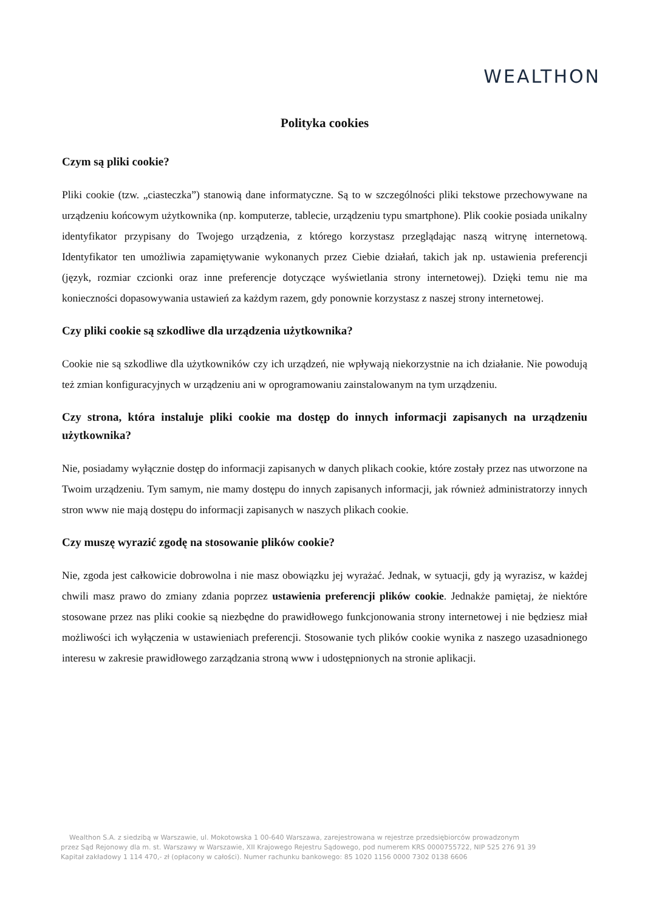WEALTHON
Polityka cookies
Czym są pliki cookie?
Pliki cookie (tzw. „ciasteczka”) stanowią dane informatyczne. Są to w szczególności pliki tekstowe przechowywane na urządzeniu końcowym użytkownika (np. komputerze, tablecie, urządzeniu typu smartphone). Plik cookie posiada unikalny identyfikator przypisany do Twojego urządzenia, z którego korzystasz przeglądając naszą witrynę internetową. Identyfikator ten umożliwia zapamiętywanie wykonanych przez Ciebie działań, takich jak np. ustawienia preferencji (język, rozmiar czcionki oraz inne preferencje dotyczące wyświetlania strony internetowej). Dzięki temu nie ma konieczności dopasowywania ustawień za każdym razem, gdy ponownie korzystasz z naszej strony internetowej.
Czy pliki cookie są szkodliwe dla urządzenia użytkownika?
Cookie nie są szkodliwe dla użytkowników czy ich urządzeń, nie wpływają niekorzystnie na ich działanie. Nie powodują też zmian konfiguracyjnych w urządzeniu ani w oprogramowaniu zainstalowanym na tym urządzeniu.
Czy strona, która instaluje pliki cookie ma dostęp do innych informacji zapisanych na urządzeniu użytkownika?
Nie, posiadamy wyłącznie dostęp do informacji zapisanych w danych plikach cookie, które zostały przez nas utworzone na Twoim urządzeniu. Tym samym, nie mamy dostępu do innych zapisanych informacji, jak również administratorzy innych stron www nie mają dostępu do informacji zapisanych w naszych plikach cookie.
Czy muszę wyrazić zgodę na stosowanie plików cookie?
Nie, zgoda jest całkowicie dobrowolna i nie masz obowiązku jej wyrażać. Jednak, w sytuacji, gdy ją wyrazisz, w każdej chwili masz prawo do zmiany zdania poprzez ustawienia preferencji plików cookie. Jednakże pamiętaj, że niektóre stosowane przez nas pliki cookie są niezbędne do prawidłowego funkcjonowania strony internetowej i nie będziesz miał możliwości ich wyłączenia w ustawieniach preferencji. Stosowanie tych plików cookie wynika z naszego uzasadnionego interesu w zakresie prawidłowego zarządzania stroną www i udostępnionych na stronie aplikacji.
Wealthon S.A. z siedzibą w Warszawie, ul. Mokotowska 1 00-640 Warszawa, zarejestrowana w rejestrze przedsiębiorców prowadzonym
przez Sąd Rejonowy dla m. st. Warszawy w Warszawie, XII Krajowego Rejestru Sądowego, pod numerem KRS 0000755722, NIP 525 276 91 39
Kapitał zakładowy 1 114 470,- zł (opłacony w całości). Numer rachunku bankowego: 85 1020 1156 0000 7302 0138 6606